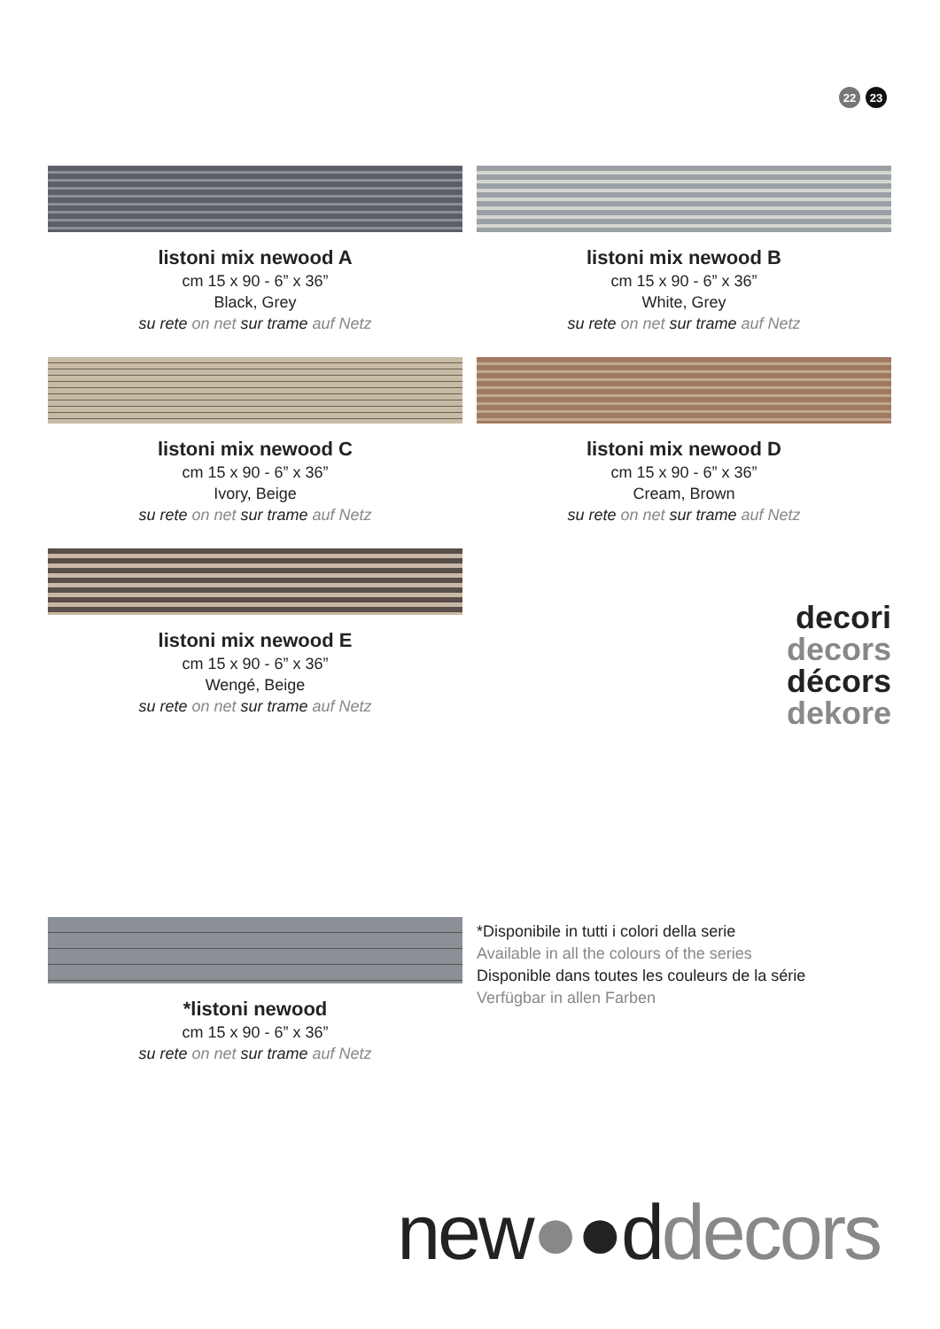22 23
listoni mix newood A
cm 15 x 90 - 6” x 36”
Black, Grey
su rete on net sur trame auf Netz
listoni mix newood B
cm 15 x 90 - 6” x 36”
White, Grey
su rete on net sur trame auf Netz
listoni mix newood C
cm 15 x 90 - 6” x 36”
Ivory, Beige
su rete on net sur trame auf Netz
listoni mix newood D
cm 15 x 90 - 6” x 36”
Cream, Brown
su rete on net sur trame auf Netz
listoni mix newood E
cm 15 x 90 - 6” x 36”
Wengé, Beige
su rete on net sur trame auf Netz
decori
decors
décors
dekore
*listoni newood
cm 15 x 90 - 6” x 36”
su rete on net sur trame auf Netz
*Disponibile in tutti i colori della serie
Available in all the colours of the series
Disponible dans toutes les couleurs de la série
Verfügbar in allen Farben
new●●ddecors